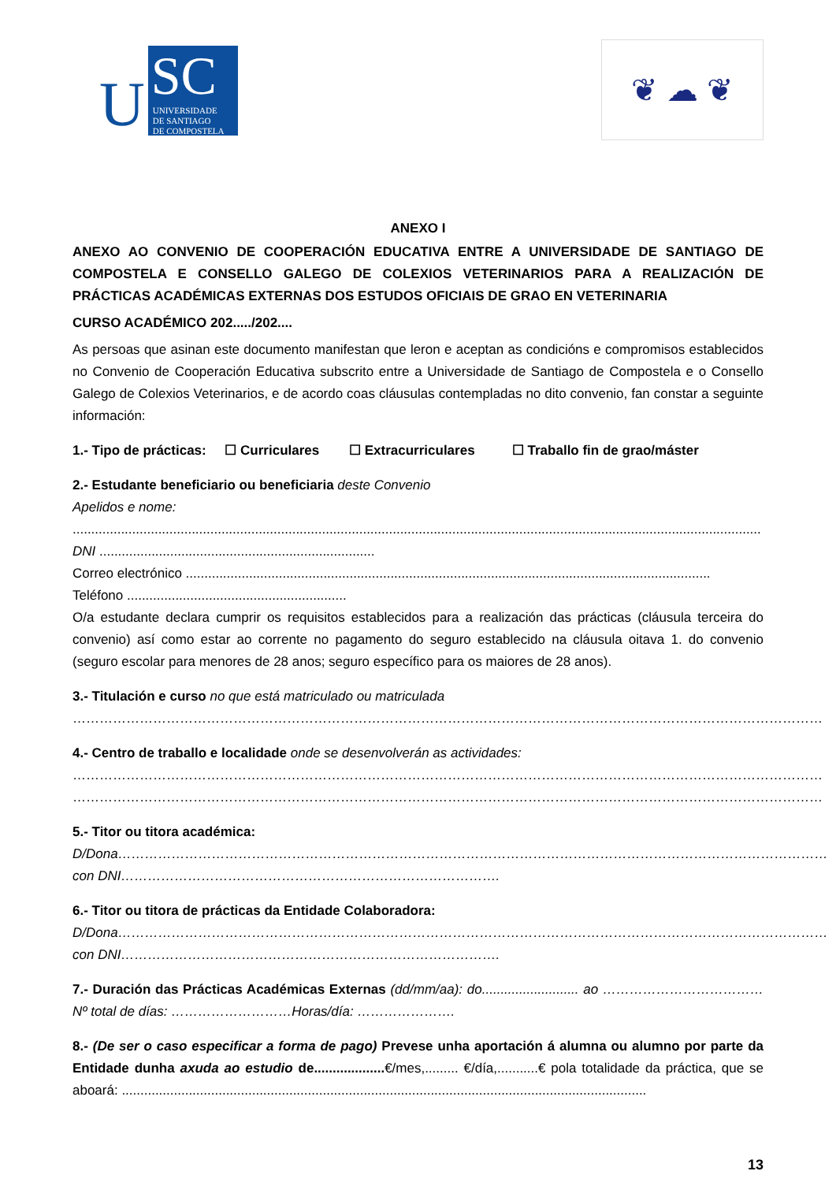U
SC
UNIVERSIDADE
DE SANTIAGO
DE COMPOSTELA
❦ ☁ ❦
ANEXO I
ANEXO AO CONVENIO DE COOPERACIÓN EDUCATIVA ENTRE A UNIVERSIDADE DE SANTIAGO DE COMPOSTELA E CONSELLO GALEGO DE COLEXIOS VETERINARIOS PARA A REALIZACIÓN DE PRÁCTICAS ACADÉMICAS EXTERNAS DOS ESTUDOS OFICIAIS DE GRAO EN VETERINARIA
CURSO ACADÉMICO 202...../202....
As persoas que asinan este documento manifestan que leron e aceptan as condicións e compromisos establecidos no Convenio de Cooperación Educativa subscrito entre a Universidade de Santiago de Compostela e o Consello Galego de Colexios Veterinarios, e de acordo coas cláusulas contempladas no dito convenio, fan constar a seguinte información:
1.- Tipo de prácticas: ☐ Curriculares ☐ Extracurriculares ☐ Traballo fin de grao/máster
2.- Estudante beneficiario ou beneficiaria deste Convenio
Apelidos e nome:
.........................................................................................................................................................................................
DNI ..........................................................................
Correo electrónico .............................................................................................................................................
Teléfono ...........................................................
O/a estudante declara cumprir os requisitos establecidos para a realización das prácticas (cláusula terceira do convenio) así como estar ao corrente no pagamento do seguro establecido na cláusula oitava 1. do convenio (seguro escolar para menores de 28 anos; seguro específico para os maiores de 28 anos).
3.- Titulación e curso no que está matriculado ou matriculada
……………………………………………………………………………………………………………………………………………………
4.- Centro de traballo e localidade onde se desenvolverán as actividades:
……………………………………………………………………………………………………………………………………………………
……………………………………………………………………………………………………………………………………………………
5.- Titor ou titora académica:
D/Dona……………………………………………………………………………………………………………………………………………
con DNI………………………………………………………………………….
6.- Titor ou titora de prácticas da Entidade Colaboradora:
D/Dona……………………………………………………………………………………………………………………………………………
con DNI………………………………………………………………………….
7.- Duración das Prácticas Académicas Externas (dd/mm/aa): do.......................... ao ……………………………… Nº total de días: ………………………Horas/día: ………………….
8.- (De ser o caso especificar a forma de pago) Prevese unha aportación á alumna ou alumno por parte da Entidade dunha axuda ao estudio de...................€/mes,......... €/día,...........€ pola totalidade da práctica, que se aboará: .............................................................................................................................................
13